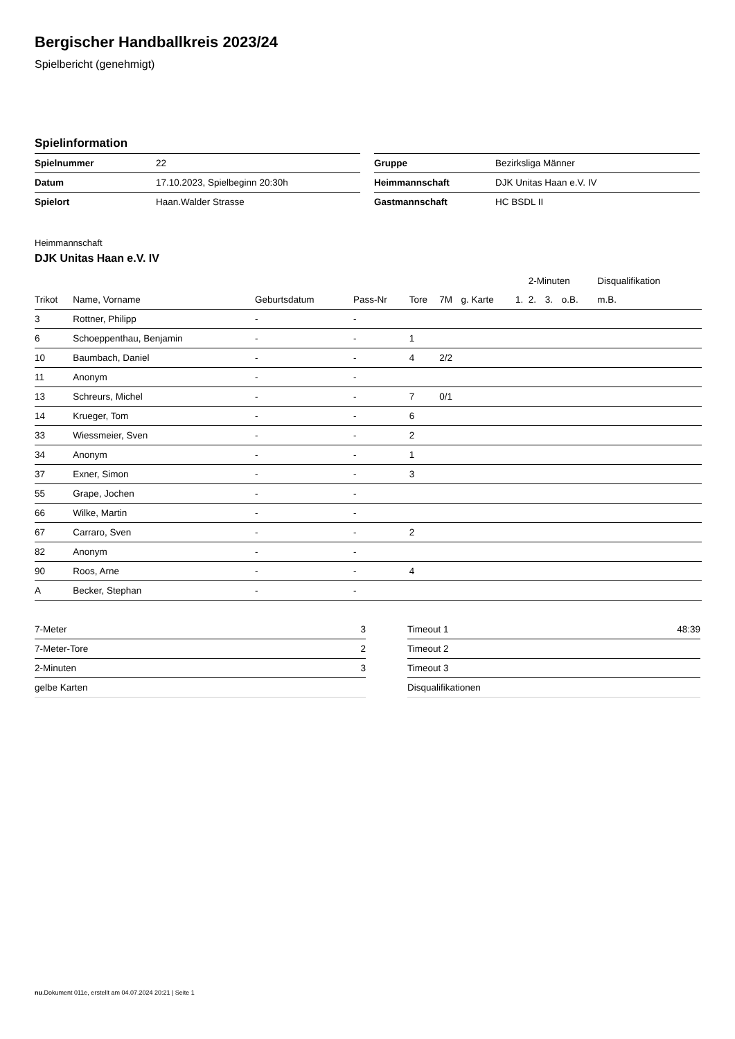Bergischer Handballkreis 2023/24
Spielbericht (genehmigt)
Spielinformation
| Spielnummer | 22 |
| Datum | 17.10.2023, Spielbeginn 20:30h |
| Spielort | Haan.Walder Strasse |
| Gruppe | Bezirksliga Männer |
| Heimmannschaft | DJK Unitas Haan e.V. IV |
| Gastmannschaft | HC BSDL II |
Heimmannschaft
DJK Unitas Haan e.V. IV
| | | | | | | | | 2-Minuten | | | Disqualifikation |
| --- | --- | --- | --- | --- | --- | --- | --- | --- | --- | --- | --- |
| Trikot | Name, Vorname | Geburtsdatum | Pass-Nr | Tore | 7M | g. Karte | 1. | 2. | 3. | o.B. | m.B. |
| 3 | Rottner, Philipp | - | - | | | | | | | | |
| 6 | Schoeppenthau, Benjamin | - | - | 1 | | | | | | | |
| 10 | Baumbach, Daniel | - | - | 4 | 2/2 | | | | | | |
| 11 | Anonym | - | - | | | | | | | | |
| 13 | Schreurs, Michel | - | - | 7 | 0/1 | | | | | | |
| 14 | Krueger, Tom | - | - | 6 | | | | | | | |
| 33 | Wiessmeier, Sven | - | - | 2 | | | | | | | |
| 34 | Anonym | - | - | 1 | | | | | | | |
| 37 | Exner, Simon | - | - | 3 | | | | | | | |
| 55 | Grape, Jochen | - | - | | | | | | | | |
| 66 | Wilke, Martin | - | - | | | | | | | | |
| 67 | Carraro, Sven | - | - | 2 | | | | | | | |
| 82 | Anonym | - | - | | | | | | | | |
| 90 | Roos, Arne | - | - | 4 | | | | | | | |
| A | Becker, Stephan | - | - | | | | | | | | |
| 7-Meter | 3 |
| 7-Meter-Tore | 2 |
| 2-Minuten | 3 |
| gelbe Karten | |
| Timeout 1 | 48:39 |
| Timeout 2 | |
| Timeout 3 | |
| Disqualifikationen | |
nu.Dokument 011e, erstellt am 04.07.2024 20:21 | Seite 1